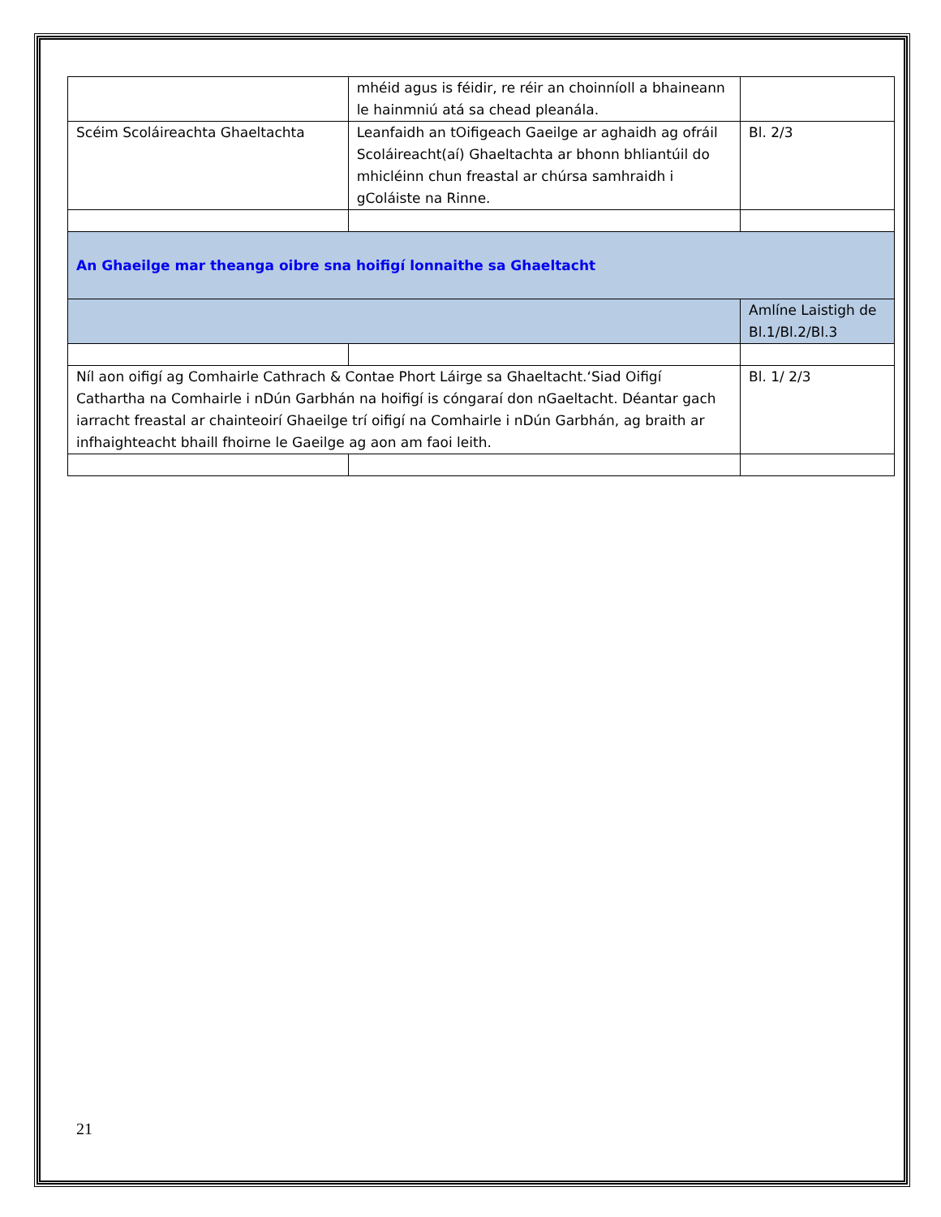| | mhéid agus is féidir, re réir an choinníoll a bhaineann le hainmniú atá sa chead pleanála. | |
| Scéim Scoláireachta Ghaeltachta | Leanfaidh an tOifigeach Gaeilge ar aghaidh ag ofráil Scoláireacht(aí) Ghaeltachta ar bhonn bhliantúil do mhicléinn chun freastal ar chúrsa samhraidh i gColáiste na Rinne. | Bl. 2/3 |
| An Ghaeilge mar theanga oibre sna hoifigí lonnaithe sa Ghaeltacht | | |
| | | Amlíne Laistigh de Bl.1/Bl.2/Bl.3 |
| Níl aon oifigí ag Comhairle Cathrach & Contae Phort Láirge sa Ghaeltacht.‘Siad Oifigí Cathartha na Comhairle i nDún Garbhán na hoifigí is cóngaraí don nGaeltacht. Déantar gach iarracht freastal ar chainteoirí Ghaeilge trí oifigí na Comhairle i nDún Garbhán, ag braith ar infhaighteacht bhaill fhoirne le Gaeilge ag aon am faoi leith. | | Bl. 1/ 2/3 |
21